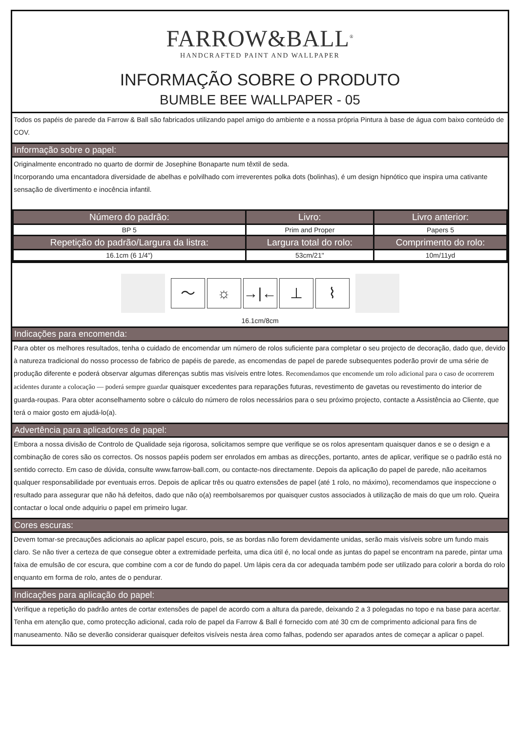FARROW&BALL<sup>®</sup>
HANDCRAFTED PAINT AND WALLPAPER
INFORMAÇÃO SOBRE O PRODUTO
BUMBLE BEE WALLPAPER - 05
Todos os papéis de parede da Farrow & Ball são fabricados utilizando papel amigo do ambiente e a nossa própria Pintura à base de água com baixo conteúdo de COV.
Informação sobre o papel:
Originalmente encontrado no quarto de dormir de Josephine Bonaparte num têxtil de seda.
Incorporando uma encantadora diversidade de abelhas e polvilhado com irreverentes polka dots (bolinhas), é um design hipnótico que inspira uma cativante sensação de divertimento e inocência infantil.
| Número do padrão: | Livro: | Livro anterior: |
| --- | --- | --- |
| BP 5 | Prim and Proper | Papers 5 |
| Repetição do padrão/Largura da listra: | Largura total do rolo: | Comprimento do rolo: |
| 16.1cm (6 1/4") | 53cm/21" | 10m/11yd |
〜 ☼ →|← ⊥ ⌇
16.1cm/8cm
Indicações para encomenda:
Para obter os melhores resultados, tenha o cuidado de encomendar um número de rolos suficiente para completar o seu projecto de decoração, dado que, devido à natureza tradicional do nosso processo de fabrico de papéis de parede, as encomendas de papel de parede subsequentes poderão provir de uma série de produção diferente e poderá observar algumas diferenças subtis mas visíveis entre lotes. Recomendamos que encomende um rolo adicional para o caso de ocorrerem acidentes durante a colocação — poderá sempre guardar quaisquer excedentes para reparações futuras, revestimento de gavetas ou revestimento do interior de guarda-roupas. Para obter aconselhamento sobre o cálculo do número de rolos necessários para o seu próximo projecto, contacte a Assistência ao Cliente, que terá o maior gosto em ajudá-lo(a).
Advertência para aplicadores de papel:
Embora a nossa divisão de Controlo de Qualidade seja rigorosa, solicitamos sempre que verifique se os rolos apresentam quaisquer danos e se o design e a combinação de cores são os correctos. Os nossos papéis podem ser enrolados em ambas as direcções, portanto, antes de aplicar, verifique se o padrão está no sentido correcto. Em caso de dúvida, consulte www.farrow-ball.com, ou contacte-nos directamente. Depois da aplicação do papel de parede, não aceitamos qualquer responsabilidade por eventuais erros. Depois de aplicar três ou quatro extensões de papel (até 1 rolo, no máximo), recomendamos que inspeccione o resultado para assegurar que não há defeitos, dado que não o(a) reembolsaremos por quaisquer custos associados à utilização de mais do que um rolo. Queira contactar o local onde adquiriu o papel em primeiro lugar.
Cores escuras:
Devem tomar-se precauções adicionais ao aplicar papel escuro, pois, se as bordas não forem devidamente unidas, serão mais visíveis sobre um fundo mais claro. Se não tiver a certeza de que consegue obter a extremidade perfeita, uma dica útil é, no local onde as juntas do papel se encontram na parede, pintar uma faixa de emulsão de cor escura, que combine com a cor de fundo do papel. Um lápis cera da cor adequada também pode ser utilizado para colorir a borda do rolo enquanto em forma de rolo, antes de o pendurar.
Indicações para aplicação do papel:
Verifique a repetição do padrão antes de cortar extensões de papel de acordo com a altura da parede, deixando 2 a 3 polegadas no topo e na base para acertar. Tenha em atenção que, como protecção adicional, cada rolo de papel da Farrow & Ball é fornecido com até 30 cm de comprimento adicional para fins de manuseamento. Não se deverão considerar quaisquer defeitos visíveis nesta área como falhas, podendo ser aparados antes de começar a aplicar o papel.